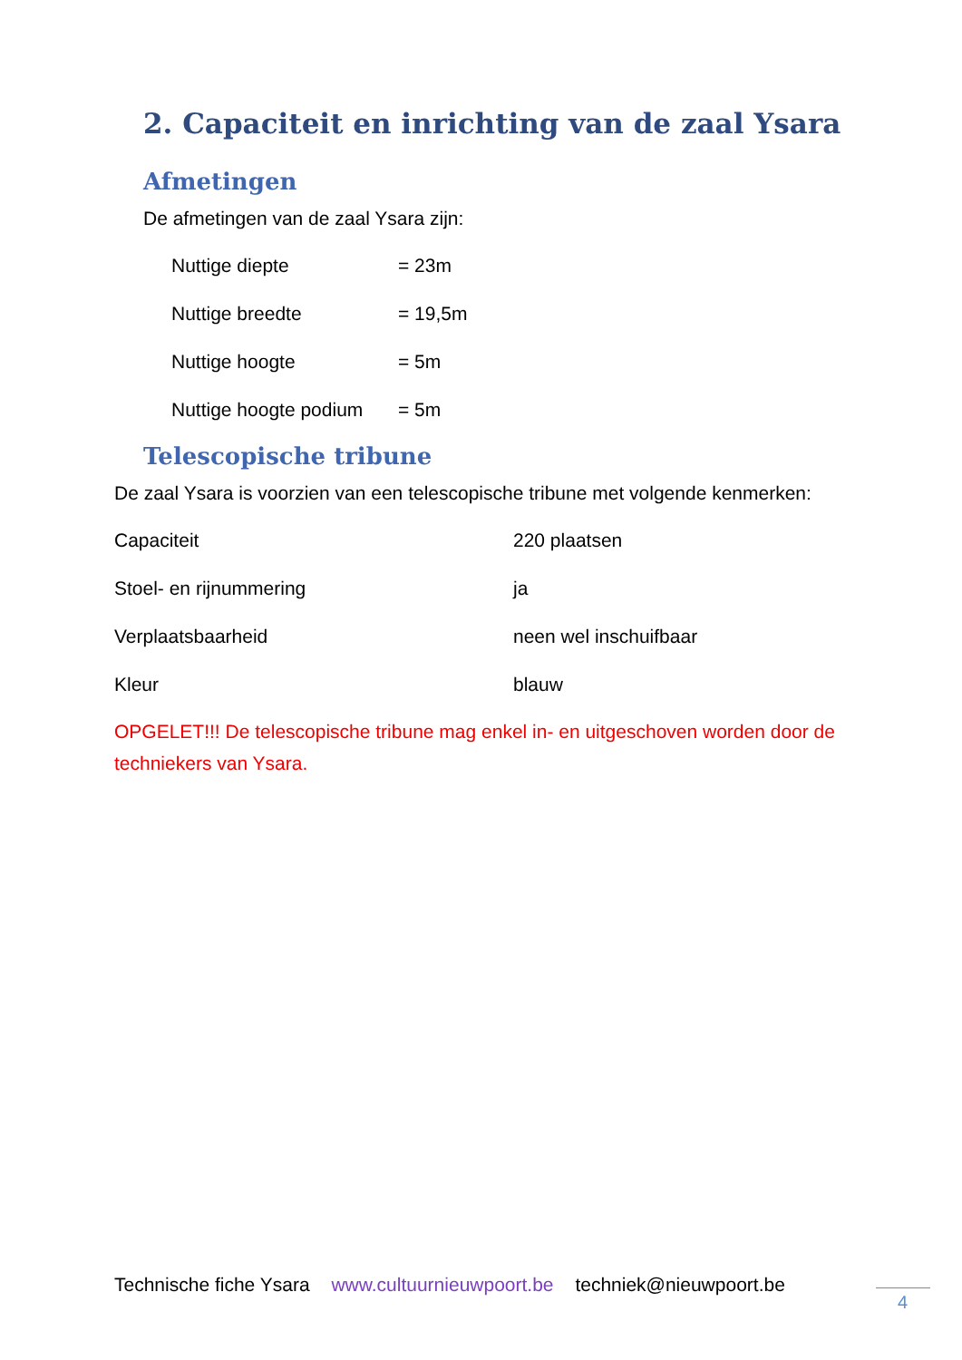2. Capaciteit en inrichting van de zaal Ysara
Afmetingen
De afmetingen van de zaal Ysara zijn:
| Nuttige diepte | = 23m |
| Nuttige breedte | = 19,5m |
| Nuttige hoogte | = 5m |
| Nuttige hoogte podium | = 5m |
Telescopische tribune
De zaal Ysara is voorzien van een telescopische tribune met volgende kenmerken:
| Capaciteit | 220 plaatsen |
| Stoel- en rijnummering | ja |
| Verplaatsbaarheid | neen wel inschuifbaar |
| Kleur | blauw |
OPGELET!!! De telescopische tribune mag enkel in- en uitgeschoven worden door de techniekers van Ysara.
Technische fiche Ysara www.cultuurnieuwpoort.be techniek@nieuwpoort.be
4